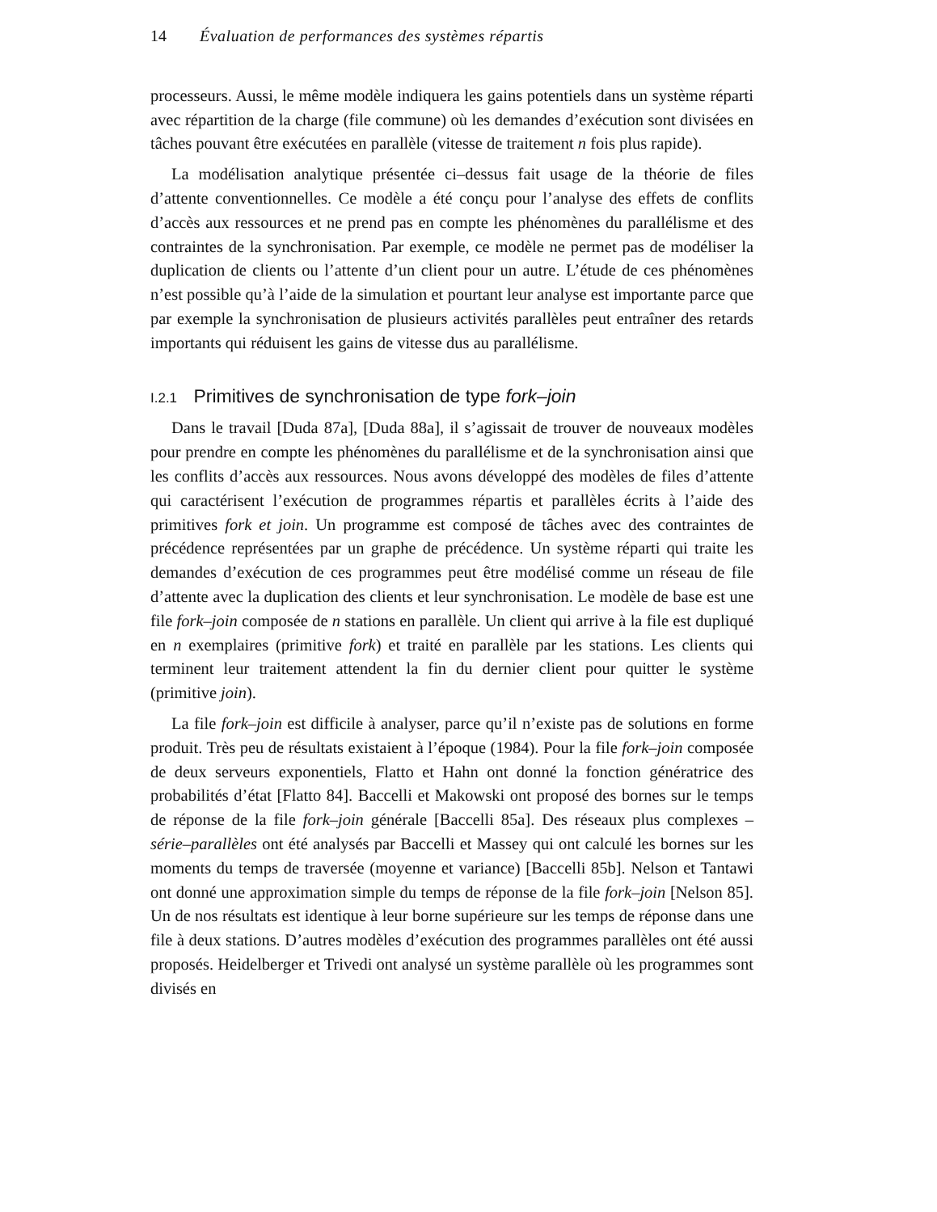14 Évaluation de performances des systèmes répartis
processeurs. Aussi, le même modèle indiquera les gains potentiels dans un système réparti avec répartition de la charge (file commune) où les demandes d’exécution sont divisées en tâches pouvant être exécutées en parallèle (vitesse de traitement n fois plus rapide).
La modélisation analytique présentée ci–dessus fait usage de la théorie de files d’attente conventionnelles. Ce modèle a été conçu pour l’analyse des effets de conflits d’accès aux ressources et ne prend pas en compte les phénomènes du parallélisme et des contraintes de la synchronisation. Par exemple, ce modèle ne permet pas de modéliser la duplication de clients ou l’attente d’un client pour un autre. L’étude de ces phénomènes n’est possible qu’à l’aide de la simulation et pourtant leur analyse est importante parce que par exemple la synchronisation de plusieurs activités parallèles peut entraîner des retards importants qui réduisent les gains de vitesse dus au parallélisme.
I.2.1 Primitives de synchronisation de type fork–join
Dans le travail [Duda 87a], [Duda 88a], il s’agissait de trouver de nouveaux modèles pour prendre en compte les phénomènes du parallélisme et de la synchronisation ainsi que les conflits d’accès aux ressources. Nous avons développé des modèles de files d’attente qui caractérisent l’exécution de programmes répartis et parallèles écrits à l’aide des primitives fork et join. Un programme est composé de tâches avec des contraintes de précédence représentées par un graphe de précédence. Un système réparti qui traite les demandes d’exécution de ces programmes peut être modélisé comme un réseau de file d’attente avec la duplication des clients et leur synchronisation. Le modèle de base est une file fork–join composée de n stations en parallèle. Un client qui arrive à la file est dupliqué en n exemplaires (primitive fork) et traité en parallèle par les stations. Les clients qui terminent leur traitement attendent la fin du dernier client pour quitter le système (primitive join).
La file fork–join est difficile à analyser, parce qu’il n’existe pas de solutions en forme produit. Très peu de résultats existaient à l’époque (1984). Pour la file fork–join composée de deux serveurs exponentiels, Flatto et Hahn ont donné la fonction génératrice des probabilités d’état [Flatto 84]. Baccelli et Makowski ont proposé des bornes sur le temps de réponse de la file fork–join générale [Baccelli 85a]. Des réseaux plus complexes – série–parallèles ont été analysés par Baccelli et Massey qui ont calculé les bornes sur les moments du temps de traversée (moyenne et variance) [Baccelli 85b]. Nelson et Tantawi ont donné une approximation simple du temps de réponse de la file fork–join [Nelson 85]. Un de nos résultats est identique à leur borne supérieure sur les temps de réponse dans une file à deux stations. D’autres modèles d’exécution des programmes parallèles ont été aussi proposés. Heidelberger et Trivedi ont analysé un système parallèle où les programmes sont divisés en